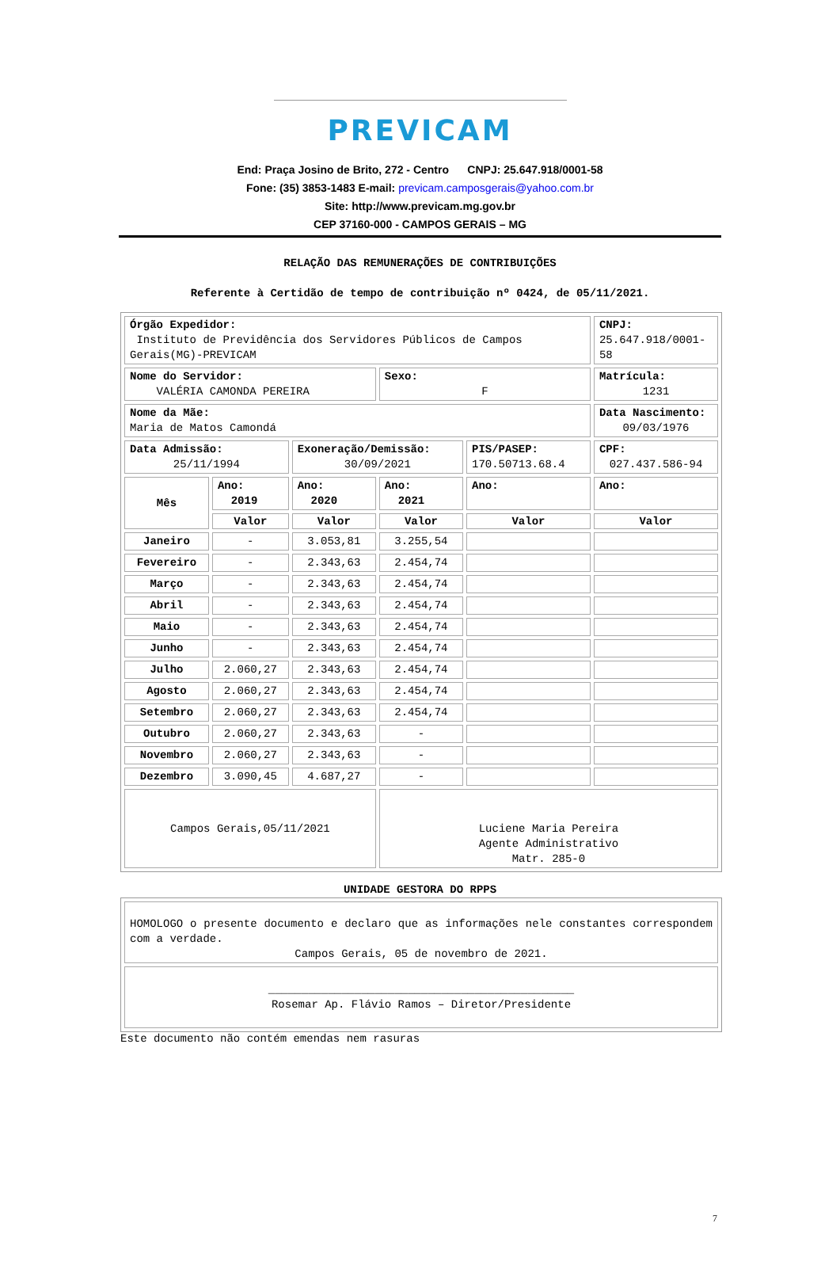PREVICAM
End: Praça Josino de Brito, 272 - Centro CNPJ: 25.647.918/0001-58
Fone: (35) 3853-1483 E-mail: previcam.camposgerais@yahoo.com.br
Site: http://www.previcam.mg.gov.br
CEP 37160-000 - CAMPOS GERAIS – MG
RELAÇÃO DAS REMUNERAÇÕES DE CONTRIBUIÇÕES
Referente à Certidão de tempo de contribuição nº 0424, de 05/11/2021.
| Órgão Expedidor: Instituto de Previdência dos Servidores Públicos de Campos Gerais(MG)-PREVICAM | | | | | CNPJ: 25.647.918/0001-58 |
| Nome do Servidor: VALÉRIA CAMONDA PEREIRA | | | Sexo: F | | Matrícula: 1231 |
| Nome da Mãe: Maria de Matos Camondá | | | | | Data Nascimento: 09/03/1976 |
| Data Admissão: 25/11/1994 | | Exoneração/Demissão: 30/09/2021 | | PIS/PASEP: 170.50713.68.4 | CPF: 027.437.586-94 |
| Mês | Ano: 2019 | Ano: 2020 | Ano: 2021 | Ano: | Ano: |
| | Valor | Valor | Valor | Valor | Valor |
| Janeiro | - | 3.053,81 | 3.255,54 | | |
| Fevereiro | - | 2.343,63 | 2.454,74 | | |
| Março | - | 2.343,63 | 2.454,74 | | |
| Abril | - | 2.343,63 | 2.454,74 | | |
| Maio | - | 2.343,63 | 2.454,74 | | |
| Junho | - | 2.343,63 | 2.454,74 | | |
| Julho | 2.060,27 | 2.343,63 | 2.454,74 | | |
| Agosto | 2.060,27 | 2.343,63 | 2.454,74 | | |
| Setembro | 2.060,27 | 2.343,63 | 2.454,74 | | |
| Outubro | 2.060,27 | 2.343,63 | - | | |
| Novembro | 2.060,27 | 2.343,63 | - | | |
| Dezembro | 3.090,45 | 4.687,27 | - | | |
| Campos Gerais,05/11/2021 | | | Luciene Maria Pereira Agente Administrativo Matr. 285-0 | | |
UNIDADE GESTORA DO RPPS
| HOMOLOGO o presente documento e declaro que as informações nele constantes correspondem com a verdade. Campos Gerais, 05 de novembro de 2021. |
| ______________________________________________ Rosemar Ap. Flávio Ramos – Diretor/Presidente |
Este documento não contém emendas nem rasuras
7